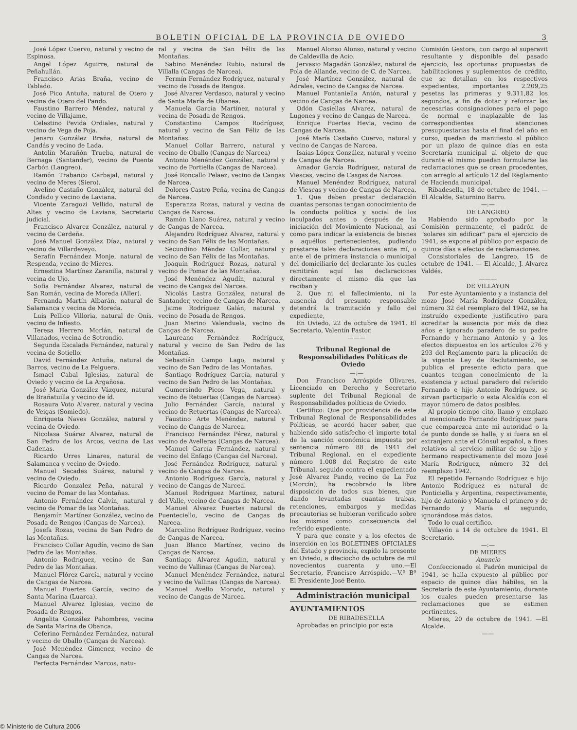BOLETIN OFICIAL DE LA PROVINCIA DE OVIEDO 3
José López Cuervo, natural y vecino de Espinosa.
Angel López Aguirre, natural de Peñahullán.
Francisco Arias Braña, vecino de Tablado.
José Pico Antuña, natural de Otero y vecina de Otero del Pando.
Faustino Barrero Méndez, natural y vecino de Villajame.
Celestino Pevida Ordiales, natural y vecino de Vega de Poja.
Jenaro González Braña, natural de Candás y vecino de Lada.
Antolín Marañón Trueba, natural de Bernaga (Santander), vecino de Puente Carbón (Langreo).
Ramón Trabanco Carbajal, natural y vecino de Meres (Siero).
Avelino Castaño González, natural del Condado y vecino de Laviana.
Vicente Zaragozi Vellido, natural de Altes y vecino de Laviana, Secretario judicial.
Francisco Alvarez González, natural y vecino de Cerdeña.
José Manuel González Díaz, natural y vecino de Villardeveyo.
Serafín Fernández Monje, natural de Respenda, vecino de Mieres.
Ernestina Martínez Zaranilla, natural y vecina de Ujo.
Sofía Fernández Alvarez, natural de San Román, vecina de Moreda (Aller).
Fernanda Martín Albarán, natural de Salamanca y vecina de Moreda.
Luis Pellico Villoria, natural de Onís, vecino de Infiesto.
Teresa Herrero Morlán, natural de Villanados, vecina de Sotrondio.
Segunda Escalada Fernández, natural y vecina de Sotiello.
David Fernández Antuña, natural de Barros, vecino de La Felguera.
Ismael Cabal Iglesias, natural de Oviedo y vecino de La Argañosa.
José María González Vázquez, natural de Brañatuilla y vecino de íd.
Rosaura Voto Alvarez, natural y vecina de Veigas (Somiedo).
Enriqueta Naves González, natural y vecina de Oviedo.
Nicolasa Suárez Alvarez, natural de San Pedro de los Arcos, vecina de Las Cadenas.
Ricardo Urres Linares, natural de Salamanca y vecino de Oviedo.
Manuel Secades Suárez, natural y vecino de Oviedo.
Ricardo González Peña, natural y vecino de Pomar de las Montañas.
Antonio Fernández Calvín, natural y vecino de Pomar de las Montañas.
Benjamín Martínez González, vecino de Posada de Rengos (Cangas de Narcea).
Josefa Rozas, vecina de San Pedro de las Montañas.
Francisco Collar Agudín, vecino de San Pedro de las Montañas.
Antonio Rodríguez, vecino de San Pedro de las Montañas.
Manuel Flórez García, natural y vecino de Cangas de Narcea.
Manuel Fuertes García, vecino de Santa Marina (Luarca).
Manuel Alvarez Iglesias, vecino de Posada de Rengos.
Angelita González Pahombres, vecina de Santa Marina de Obanca.
Ceferino Fernández Fernández, natural y vecino de Oballo (Cangas de Narcea).
José Menéndez Gimenez, vecino de Cangas de Narcea.
Perfecta Fernández Marcos, natu-
ral y vecina de San Félix de las Montañas.
Sabino Menéndez Rubio, natural de Villalla (Cangas de Narcea).
Fermín Fernández Rodríguez, natural y vecino de Posada de Rengos.
José Alvarez Verdasco, natural y vecino de Santa María de Obanea.
Manuela García Martínez, natural y vecina de Posada de Rengos.
Constantino Campos Rodríguez, natural y vecino de San Féliz de las Montañas.
Manuel Collar Barrero, natural y vecino de Oballo (Cangas de Narcea)
Antonio Menéndez González, natural y vecino de Portiella (Cangas de Narcea).
José Roncallo Pelaez, vecino de Cangas de Narcea.
Dolores Castro Peña, vecina de Cangas de Narcea.
Esperanza Rozas, natural y vecina de Cangas de Narcea.
Ramón Llano Suárez, natural y vecino de Cangas de Narcea.
Alejandro Rodríguez Alvarez, natural y vecino de San Félix de las Montañas.
Secundino Méndez Collar, natural y vecino de San Félix de las Montañas.
Joaquín Rodríguez Rozas, natural y vecino de Pomar de las Montañas.
José Menéndez Agudín, natural y vecino de Cangas del Narcea.
Nicolás Lastra González, natural de Santander, vecino de Cangas de Narcea.
Jaime Rodríguez Galán, natural y vecino de Posada de Rengos.
Juan Merino Valenduela, vecino de Cangas de Narcea.
Laureano Fernández Rodríguez, natural y vecino de San Pedro de las Montañas.
Sebastián Campo Lago, natural y vecino de San Pedro de las Montañas.
Santiago Rodríguez García, natural y vecino de San Pedro de las Montañas.
Gumersindo Picos Vega, natural y vecino de Retuertas (Cangas de Narcea).
Julio Fernández García, natural y vecino de Retuertas (Cangas de Narcea).
Faustino Arte Menéndez, natural y vecino de Cangas de Narcea.
Francisco Fernández Pérez, natural y vecino de Avelleras (Cangas de Narcea).
Manuel García Fernández, natural y vecino del Enfago (Cangas del Narcea).
José Fernández Rodríguez, natural y vecino de Cangas de Narcea.
Antonio Rodríguez García, natural y vecino de Cangas de Narcea.
Manuel Rodríguez Martínez, natural del Valle, vecino de Cangas de Narcea.
Manuel Alvarez Fuertes natural de Puenteciello, vecino de Cangas de Narcea.
Marcelino Rodríguez Rodríguez, vecino de Cangas de Narcea.
Juan Blanco Martínez, vecino de Cangas de Narcea.
Santiago Alvarez Agudín, natural y vecino de Vallinas (Cangas de Narcea).
Manuel Menéndez Fernández, natural y vecino de Vallinas (Cangas de Narcea).
Manuel Avello Morodo, natural y vecino de Cangas de Narcea.
Manuel Alonso Alonso, natural y vecino de Caldevilla de Acio.
Jervasio Magadán González, natural de Pola de Allande, vecino de C. de Narcea.
José Martínez González, natural de Adrales, vecino de Cangas de Narcea.
Manuel Fontaniella Antón, natural y vecino de Cangas de Narcea.
Odón Casiellas Alvarez, natural de Lugones y vecino de Cangas de Narcea.
Enrique Fuertes Hevia, vecino de Cangas de Narcea.
José María Castaño Cuervo, natural y vecino de Cangas de Narcea.
Isaias López González, natural y vecino de Cangas de Narcea.
Amador García Rodríguez, natural de Viescas, vecino de Casgas de Narcea.
Manuel Menéndez Rodríguez, natural de Viescas y vecino de Cangas de Narcea.
1. Que deben prestar declaración cuantas personas tengan conocimiento de la conducta política y social de los inculpados antes o después de la iniciación del Movimiento Nacional, así como para indicar la existencia de bienes a aquéllos pertenecientes, pudiendo prestarse tales declaraciones ante mí, o ante el de primera instancia o municipal del domiciliario del declarante los cuales remitirán aquí las declaraciones directamente el mismo día que las reciban y
2. Que ni el fallecimiento, ni la ausencia del presunto responsable detendrá la tramitación y fallo del expediente,
En Oviedo, 22 de octubre de 1941. El Secretario, Valentín Pastor.
———
Tribunal Regional de Responsabilidades Políticas de Oviedo
—:—
Don Francisco Arróspide Olivares, Licenciado en Derecho y Secretario suplente del Tribunal Regional de Responsabilidades políticas de Oviedo.
Certifico: Que por providencia de este Tribunal Regional de Responsabilidades Políticas, se acordó hacer saber, que habiendo sido satisfecho el importe total de la sanción económica impuesta por sentencia número 88 de 1941 del Tribunal Regional, en el expediente número 1.008 del Registro de este Tribunal, seguido contra el expedientado José Alvarez Pando, vecino de La Foz (Morcín), ha recobrado la libre disposición de todos sus bienes, que dando levantadas cuantas trabas, retenciones, embargos y medidas precautorias se hubieran verificado sobre los mismos como consecuencia del referido expediente.
Y para que conste y a los efectos de inserción en los BOLETINES OFICIALES del Estado y provincia, expido la presente en Oviedo, a dieciocho de octubre de mil novecientos cuarenta y uno.—El Secretario, Francisco Arróspide.—V.º Bº El Presidente José Bento.
Administración municipal
AYUNTAMIENTOS
DE RIBADESELLA
Aprobadas en principio por esta
Comisión Gestora, con cargo al superavit resultante y disponible del pasado ejercicio, las oportunas propuestas de habilitaciones y suplementos de crédito, que se detallan en los respectivos expedientes, importantes 2.209,25 pesetas las primeras y 9.311,82 los segundos, a fin de dotar y reforzar las necesarias consignaciones para el pago de normal e inaplazable de las correspondientes atenciones presupuestarias hasta el final del año en curso, quedan de manifiesto al público por un plazo de quince días en esta Secretaría municipal al objeto de que durante el mismo puedan formularse las reclamaciones que se crean procedentes, con arreglo al artículo 12 del Reglamento de Hacienda municipal.
Ribadesella, 18 de octubre de 1941. —El Alcalde, Saturnino Barro.
—:—
DE LANGREO
Habiendo sido aprobado por la Comisión permanente, el padrón de "solares sin edificar" para el ejercicio de 1941, se expone al público por espacio de quince días a efectos de reclamaciones.
Consistoriales de Langreo, 15 de octubre de 1941. — El Alcalde, J. Alvarez Valdés.
———
DE VILLAYON
Por este Ayuntamiento y a instancia del mozo José María Rodríguez González, número 32 del reemplazo del 1942, se ha instruído expediente justificativo para acreditar la ausencia por más de diez años e ignorado paradero de su padre Fernando y hermano Antonio y a los efectos dispuestos en los artículos 276 y 293 del Reglamento para la plicación de la vigente Ley de Reclutamiento, se publica el presente edicto para que cuantos tengan conocimiento de la existencia y actual paradero del referido Fernando e hijo Antonio Rodríguez, se sirvan participarlo o esta Alcaldía con el mayor número de datos posibles.
Al propio tiempo cito, llamo y emplazo al mencionado Fernando Rodríguez para que comparezca ante mi autoridad o la de punto donde se halle, y si fuera en el extranjero ante el Cónsul español, a fines relativos al servicio militar de su hijo y hermano respectivamente del mozo José María Rodríguez, número 32 del reemplazo 1942.
El repetido Fernando Rodríguez e hijo Antonio Rodríguez es natural de Ponticiella y Argentina, respectivamente, hijo de Antonio y Manuela el primero y de Fernando y María el segundo, ignorándose más datos.
Todo lo cual certifico.
Villayón a 14 de octubre de 1941. El Secretario.
—:—
DE MIERES
Anuncio
Confeccionado el Padrón municipal de 1941, se halla expuesto al público por espacio de quince días hábiles, en la Secretaría de este Ayuntamiento, durante los cuales pueden presentarse las reclamaciones que se estimen pertinentes.
Mieres, 20 de octubre de 1941. —El Alcalde.
——
© Ministerio de Cultura 2006